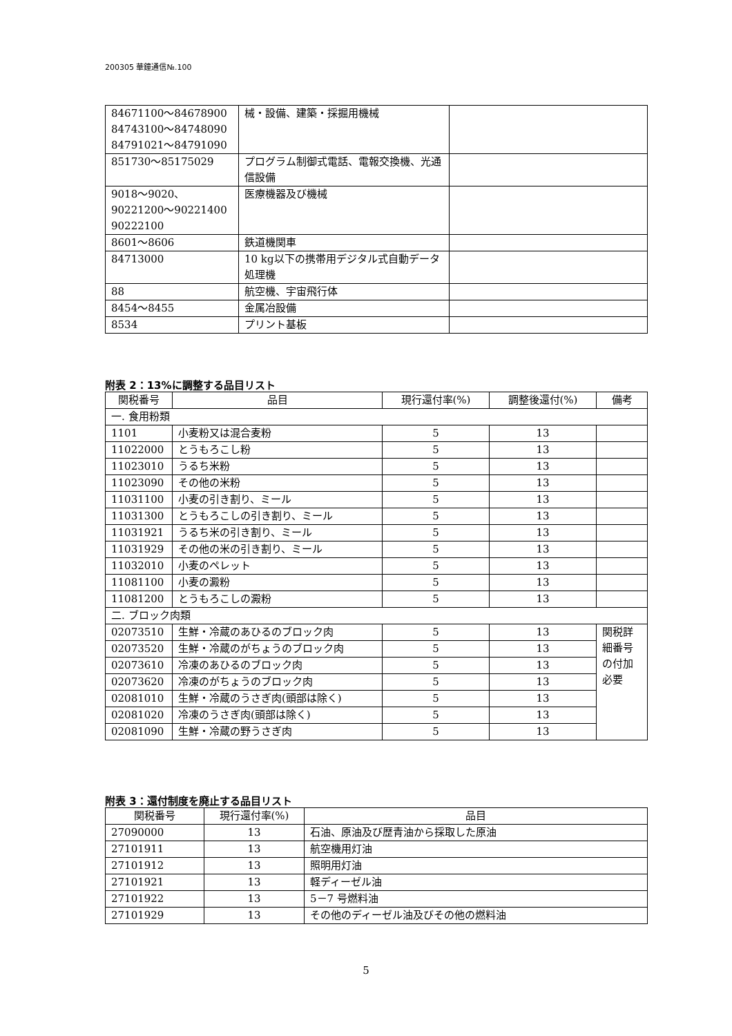200305 華鐘通信№.100
| 84671100～84678900 84743100～84748090 84791021～84791090 | 械・設備、建築・採掘用機械 | |
| 851730～85175029 | プログラム制御式電話、電報交換機、光通信設備 | |
| 9018～9020、 90221200～90221400 90222100 | 医療機器及び機械 | |
| 8601～8606 | 鉄道機関車 | |
| 84713000 | 10 kg以下の携帯用デジタル式自動データ処理機 | |
| 88 | 航空機、宇宙飛行体 | |
| 8454～8455 | 金属冶設備 | |
| 8534 | プリント基板 | |
附表 2：13%に調整する品目リスト
| 関税番号 | 品目 | 現行還付率(%) | 調整後還付(%) | 備考 |
| --- | --- | --- | --- | --- |
| 一. 食用粉類 | | | | |
| 1101 | 小麦粉又は混合麦粉 | 5 | 13 | |
| 11022000 | とうもろこし粉 | 5 | 13 | |
| 11023010 | うるち米粉 | 5 | 13 | |
| 11023090 | その他の米粉 | 5 | 13 | |
| 11031100 | 小麦の引き割り、ミール | 5 | 13 | |
| 11031300 | とうもろこしの引き割り、ミール | 5 | 13 | |
| 11031921 | うるち米の引き割り、ミール | 5 | 13 | |
| 11031929 | その他の米の引き割り、ミール | 5 | 13 | |
| 11032010 | 小麦のペレット | 5 | 13 | |
| 11081100 | 小麦の澱粉 | 5 | 13 | |
| 11081200 | とうもろこしの澱粉 | 5 | 13 | |
| 二. ブロック肉類 | | | | |
| 02073510 | 生鮮・冷蔵のあひるのブロック肉 | 5 | 13 | 関税詳細番号の付加必要 |
| 02073520 | 生鮮・冷蔵のがちょうのブロック肉 | 5 | 13 | |
| 02073610 | 冷凍のあひるのブロック肉 | 5 | 13 | |
| 02073620 | 冷凍のがちょうのブロック肉 | 5 | 13 | |
| 02081010 | 生鮮・冷蔵のうさぎ肉(頭部は除く) | 5 | 13 | |
| 02081020 | 冷凍のうさぎ肉(頭部は除く) | 5 | 13 | |
| 02081090 | 生鮮・冷蔵の野うさぎ肉 | 5 | 13 | |
附表 3：還付制度を廃止する品目リスト
| 関税番号 | 現行還付率(%) | 品目 |
| --- | --- | --- |
| 27090000 | 13 | 石油、原油及び歴青油から採取した原油 |
| 27101911 | 13 | 航空機用灯油 |
| 27101912 | 13 | 照明用灯油 |
| 27101921 | 13 | 軽ディーゼル油 |
| 27101922 | 13 | 5－7 号燃料油 |
| 27101929 | 13 | その他のディーゼル油及びその他の燃料油 |
5